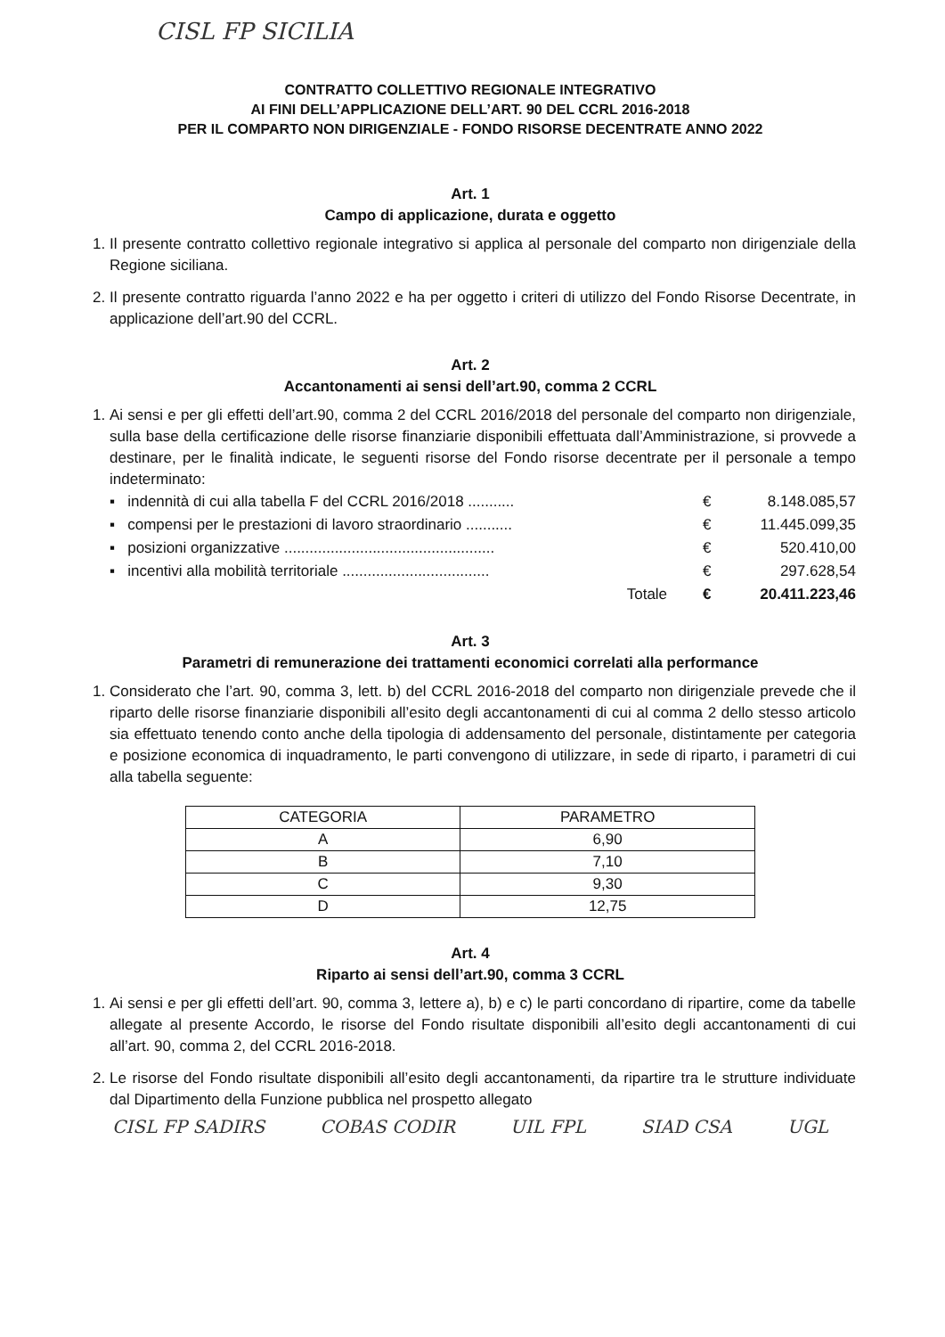CISL FP SICILIA
CONTRATTO COLLETTIVO REGIONALE INTEGRATIVO
AI FINI DELL’APPLICAZIONE DELL’ART. 90 DEL CCRL 2016-2018
PER IL COMPARTO NON DIRIGENZIALE - FONDO RISORSE DECENTRATE ANNO 2022
Art. 1
Campo di applicazione, durata e oggetto
1. Il presente contratto collettivo regionale integrativo si applica al personale del comparto non dirigenziale della Regione siciliana.
2. Il presente contratto riguarda l’anno 2022 e ha per oggetto i criteri di utilizzo del Fondo Risorse Decentrate, in applicazione dell’art.90 del CCRL.
Art. 2
Accantonamenti ai sensi dell’art.90, comma 2 CCRL
1. Ai sensi e per gli effetti dell’art.90, comma 2 del CCRL 2016/2018 del personale del comparto non dirigenziale, sulla base della certificazione delle risorse finanziarie disponibili effettuata dall’Amministrazione, si provvede a destinare, per le finalità indicate, le seguenti risorse del Fondo risorse decentrate per il personale a tempo indeterminato:
| ▪ indennità di cui alla tabella F del CCRL 2016/2018 ........... | € | 8.148.085,57 |
| ▪ compensi per le prestazioni di lavoro straordinario ........... | € | 11.445.099,35 |
| ▪ posizioni organizzative .................................................. | € | 520.410,00 |
| ▪ incentivi alla mobilità territoriale ................................... | € | 297.628,54 |
| Totale | € | 20.411.223,46 |
Art. 3
Parametri di remunerazione dei trattamenti economici correlati alla performance
1. Considerato che l’art. 90, comma 3, lett. b) del CCRL 2016-2018 del comparto non dirigenziale prevede che il riparto delle risorse finanziarie disponibili all’esito degli accantonamenti di cui al comma 2 dello stesso articolo sia effettuato tenendo conto anche della tipologia di addensamento del personale, distintamente per categoria e posizione economica di inquadramento, le parti convengono di utilizzare, in sede di riparto, i parametri di cui alla tabella seguente:
| CATEGORIA | PARAMETRO |
| --- | --- |
| A | 6,90 |
| B | 7,10 |
| C | 9,30 |
| D | 12,75 |
Art. 4
Riparto ai sensi dell’art.90, comma 3 CCRL
1. Ai sensi e per gli effetti dell’art. 90, comma 3, lettere a), b) e c) le parti concordano di ripartire, come da tabelle allegate al presente Accordo, le risorse del Fondo risultate disponibili all’esito degli accantonamenti di cui all’art. 90, comma 2, del CCRL 2016-2018.
2. Le risorse del Fondo risultate disponibili all’esito degli accantonamenti, da ripartire tra le strutture individuate dal Dipartimento della Funzione pubblica nel prospetto allegato
CISL FP SADIRS COBAS CODIR UIL FPL SIAD CSA UGL